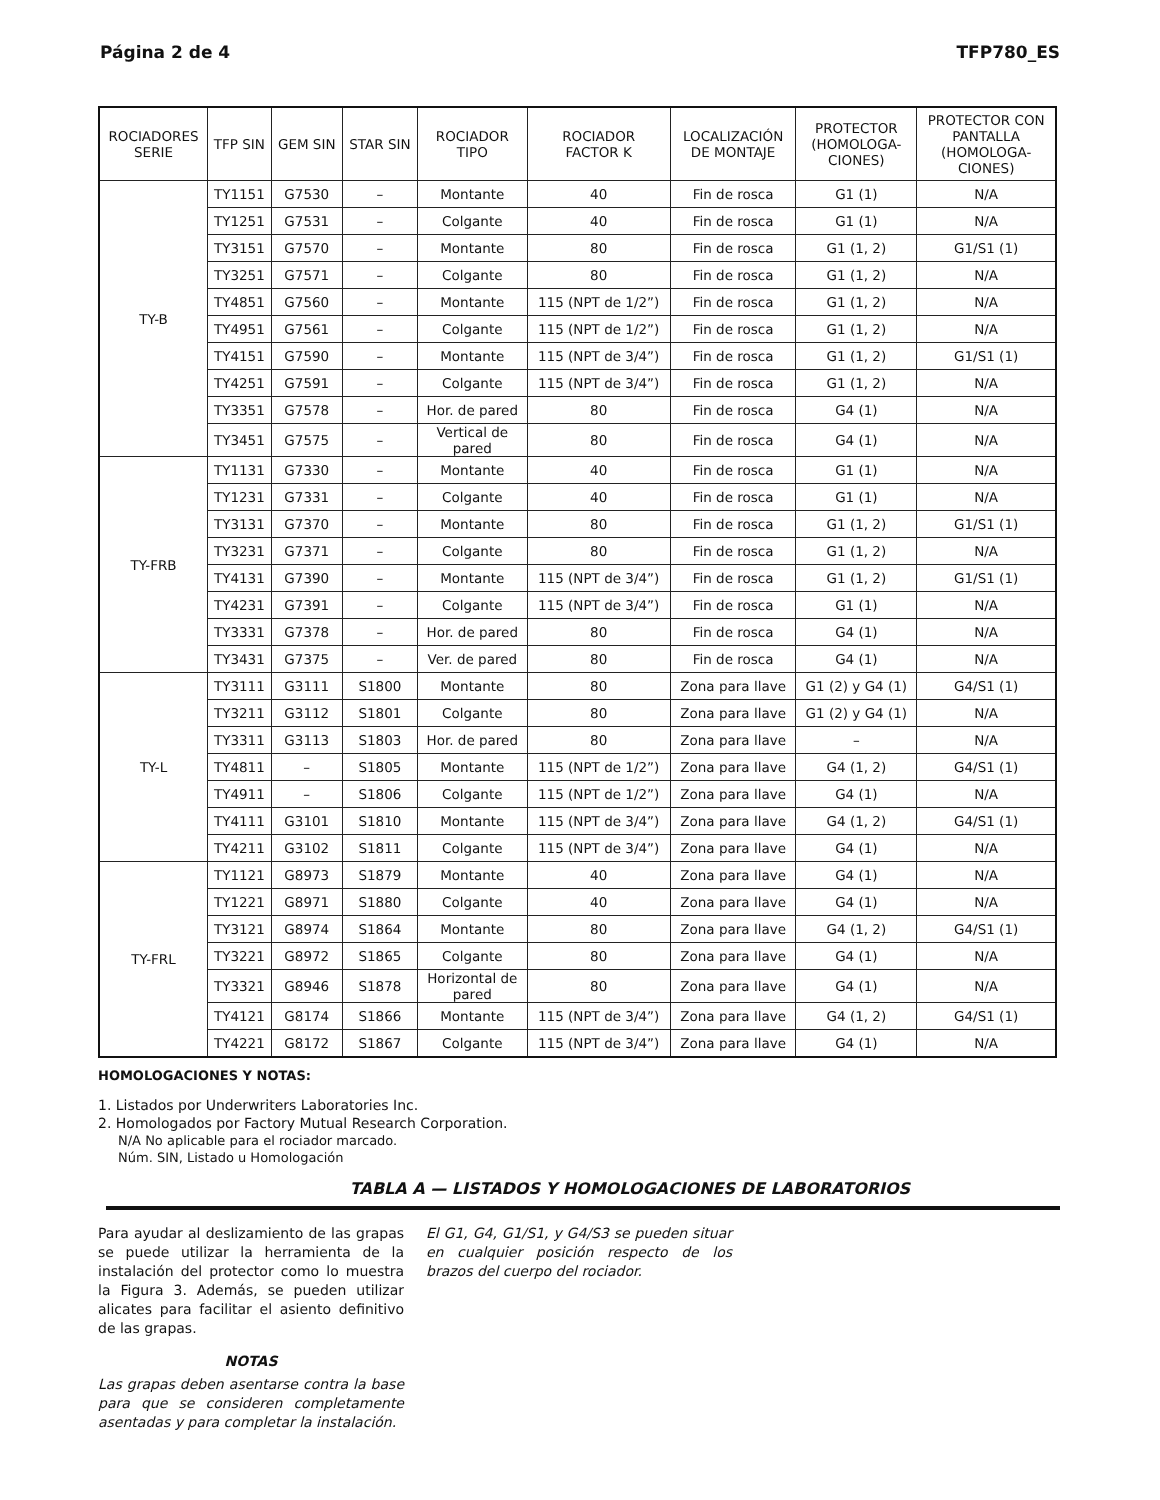Página 2 de 4 TFP780_ES
| ROCIADORES SERIE | TFP SIN | GEM SIN | STAR SIN | ROCIADOR TIPO | ROCIADOR FACTOR K | LOCALIZACIÓN DE MONTAJE | PROTECTOR (HOMOLOGA- CIONES) | PROTECTOR CON PANTALLA (HOMOLOGA- CIONES) |
| --- | --- | --- | --- | --- | --- | --- | --- | --- |
| TY-B | TY1151 | G7530 | – | Montante | 40 | Fin de rosca | G1 (1) | N/A |
| | TY1251 | G7531 | – | Colgante | 40 | Fin de rosca | G1 (1) | N/A |
| | TY3151 | G7570 | – | Montante | 80 | Fin de rosca | G1 (1, 2) | G1/S1 (1) |
| | TY3251 | G7571 | – | Colgante | 80 | Fin de rosca | G1 (1, 2) | N/A |
| | TY4851 | G7560 | – | Montante | 115 (NPT de 1/2”) | Fin de rosca | G1 (1, 2) | N/A |
| | TY4951 | G7561 | – | Colgante | 115 (NPT de 1/2”) | Fin de rosca | G1 (1, 2) | N/A |
| | TY4151 | G7590 | – | Montante | 115 (NPT de 3/4”) | Fin de rosca | G1 (1, 2) | G1/S1 (1) |
| | TY4251 | G7591 | – | Colgante | 115 (NPT de 3/4”) | Fin de rosca | G1 (1, 2) | N/A |
| | TY3351 | G7578 | – | Hor. de pared | 80 | Fin de rosca | G4 (1) | N/A |
| | TY3451 | G7575 | – | Vertical de pared | 80 | Fin de rosca | G4 (1) | N/A |
| TY-FRB | TY1131 | G7330 | – | Montante | 40 | Fin de rosca | G1 (1) | N/A |
| | TY1231 | G7331 | – | Colgante | 40 | Fin de rosca | G1 (1) | N/A |
| | TY3131 | G7370 | – | Montante | 80 | Fin de rosca | G1 (1, 2) | G1/S1 (1) |
| | TY3231 | G7371 | – | Colgante | 80 | Fin de rosca | G1 (1, 2) | N/A |
| | TY4131 | G7390 | – | Montante | 115 (NPT de 3/4”) | Fin de rosca | G1 (1, 2) | G1/S1 (1) |
| | TY4231 | G7391 | – | Colgante | 115 (NPT de 3/4”) | Fin de rosca | G1 (1) | N/A |
| | TY3331 | G7378 | – | Hor. de pared | 80 | Fin de rosca | G4 (1) | N/A |
| | TY3431 | G7375 | – | Ver. de pared | 80 | Fin de rosca | G4 (1) | N/A |
| TY-L | TY3111 | G3111 | S1800 | Montante | 80 | Zona para llave | G1 (2) y G4 (1) | G4/S1 (1) |
| | TY3211 | G3112 | S1801 | Colgante | 80 | Zona para llave | G1 (2) y G4 (1) | N/A |
| | TY3311 | G3113 | S1803 | Hor. de pared | 80 | Zona para llave | – | N/A |
| | TY4811 | – | S1805 | Montante | 115 (NPT de 1/2”) | Zona para llave | G4 (1, 2) | G4/S1 (1) |
| | TY4911 | – | S1806 | Colgante | 115 (NPT de 1/2”) | Zona para llave | G4 (1) | N/A |
| | TY4111 | G3101 | S1810 | Montante | 115 (NPT de 3/4”) | Zona para llave | G4 (1, 2) | G4/S1 (1) |
| | TY4211 | G3102 | S1811 | Colgante | 115 (NPT de 3/4”) | Zona para llave | G4 (1) | N/A |
| TY-FRL | TY1121 | G8973 | S1879 | Montante | 40 | Zona para llave | G4 (1) | N/A |
| | TY1221 | G8971 | S1880 | Colgante | 40 | Zona para llave | G4 (1) | N/A |
| | TY3121 | G8974 | S1864 | Montante | 80 | Zona para llave | G4 (1, 2) | G4/S1 (1) |
| | TY3221 | G8972 | S1865 | Colgante | 80 | Zona para llave | G4 (1) | N/A |
| | TY3321 | G8946 | S1878 | Horizontal de pared | 80 | Zona para llave | G4 (1) | N/A |
| | TY4121 | G8174 | S1866 | Montante | 115 (NPT de 3/4”) | Zona para llave | G4 (1, 2) | G4/S1 (1) |
| | TY4221 | G8172 | S1867 | Colgante | 115 (NPT de 3/4”) | Zona para llave | G4 (1) | N/A |
HOMOLOGACIONES Y NOTAS:
1. Listados por Underwriters Laboratories Inc.
2. Homologados por Factory Mutual Research Corporation.
N/A No aplicable para el rociador marcado.
Núm. SIN, Listado u Homologación
TABLA A — LISTADOS Y HOMOLOGACIONES DE LABORATORIOS
Para ayudar al deslizamiento de las grapas se puede utilizar la herramienta de la instalación del protector como lo muestra la Figura 3. Además, se pueden utilizar alicates para facilitar el asiento definitivo de las grapas.
NOTAS
Las grapas deben asentarse contra la base para que se consideren completamente asentadas y para completar la instalación.
El G1, G4, G1/S1, y G4/S3 se pueden situar en cualquier posición respecto de los brazos del cuerpo del rociador.